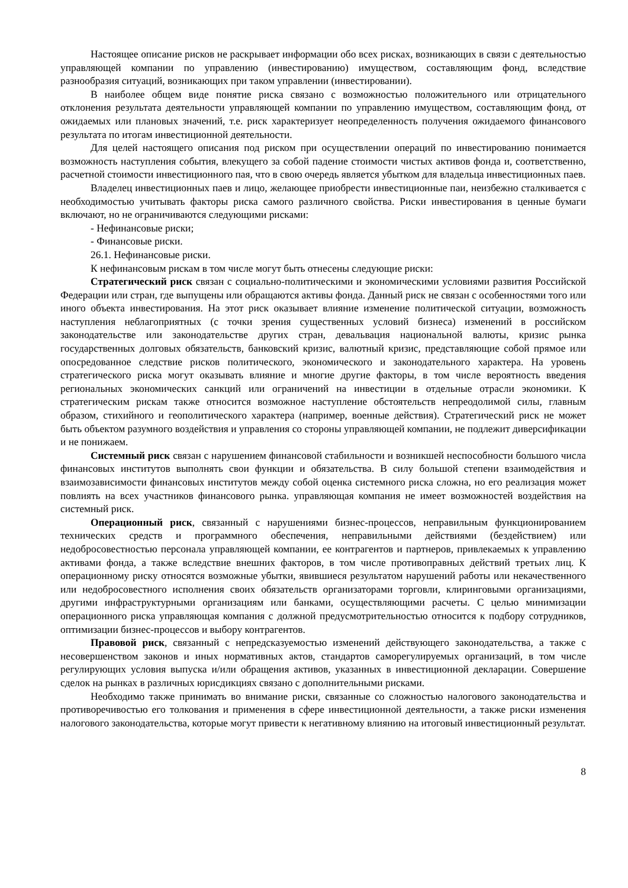Настоящее описание рисков не раскрывает информации обо всех рисках, возникающих в связи с деятельностью управляющей компании по управлению (инвестированию) имуществом, составляющим фонд, вследствие разнообразия ситуаций, возникающих при таком управлении (инвестировании).
В наиболее общем виде понятие риска связано с возможностью положительного или отрицательного отклонения результата деятельности управляющей компании по управлению имуществом, составляющим фонд, от ожидаемых или плановых значений, т.е. риск характеризует неопределенность получения ожидаемого финансового результата по итогам инвестиционной деятельности.
Для целей настоящего описания под риском при осуществлении операций по инвестированию понимается возможность наступления события, влекущего за собой падение стоимости чистых активов фонда и, соответственно, расчетной стоимости инвестиционного пая, что в свою очередь является убытком для владельца инвестиционных паев.
Владелец инвестиционных паев и лицо, желающее приобрести инвестиционные паи, неизбежно сталкивается с необходимостью учитывать факторы риска самого различного свойства. Риски инвестирования в ценные бумаги включают, но не ограничиваются следующими рисками:
- Нефинансовые риски;
- Финансовые риски.
26.1. Нефинансовые риски.
К нефинансовым рискам в том числе могут быть отнесены следующие риски:
Стратегический риск связан с социально-политическими и экономическими условиями развития Российской Федерации или стран, где выпущены или обращаются активы фонда. Данный риск не связан с особенностями того или иного объекта инвестирования. На этот риск оказывает влияние изменение политической ситуации, возможность наступления неблагоприятных (с точки зрения существенных условий бизнеса) изменений в российском законодательстве или законодательстве других стран, девальвация национальной валюты, кризис рынка государственных долговых обязательств, банковский кризис, валютный кризис, представляющие собой прямое или опосредованное следствие рисков политического, экономического и законодательного характера. На уровень стратегического риска могут оказывать влияние и многие другие факторы, в том числе вероятность введения региональных экономических санкций или ограничений на инвестиции в отдельные отрасли экономики. К стратегическим рискам также относится возможное наступление обстоятельств непреодолимой силы, главным образом, стихийного и геополитического характера (например, военные действия). Стратегический риск не может быть объектом разумного воздействия и управления со стороны управляющей компании, не подлежит диверсификации и не понижаем.
Системный риск связан с нарушением финансовой стабильности и возникшей неспособности большого числа финансовых институтов выполнять свои функции и обязательства. В силу большой степени взаимодействия и взаимозависимости финансовых институтов между собой оценка системного риска сложна, но его реализация может повлиять на всех участников финансового рынка. управляющая компания не имеет возможностей воздействия на системный риск.
Операционный риск, связанный с нарушениями бизнес-процессов, неправильным функционированием технических средств и программного обеспечения, неправильными действиями (бездействием) или недобросовестностью персонала управляющей компании, ее контрагентов и партнеров, привлекаемых к управлению активами фонда, а также вследствие внешних факторов, в том числе противоправных действий третьих лиц. К операционному риску относятся возможные убытки, явившиеся результатом нарушений работы или некачественного или недобросовестного исполнения своих обязательств организаторами торговли, клиринговыми организациями, другими инфраструктурными организациям или банками, осуществляющими расчеты. С целью минимизации операционного риска управляющая компания с должной предусмотрительностью относится к подбору сотрудников, оптимизации бизнес-процессов и выбору контрагентов.
Правовой риск, связанный с непредсказуемостью изменений действующего законодательства, а также с несовершенством законов и иных нормативных актов, стандартов саморегулируемых организаций, в том числе регулирующих условия выпуска и/или обращения активов, указанных в инвестиционной декларации. Совершение сделок на рынках в различных юрисдикциях связано с дополнительными рисками.
Необходимо также принимать во внимание риски, связанные со сложностью налогового законодательства и противоречивостью его толкования и применения в сфере инвестиционной деятельности, а также риски изменения налогового законодательства, которые могут привести к негативному влиянию на итоговый инвестиционный результат.
8